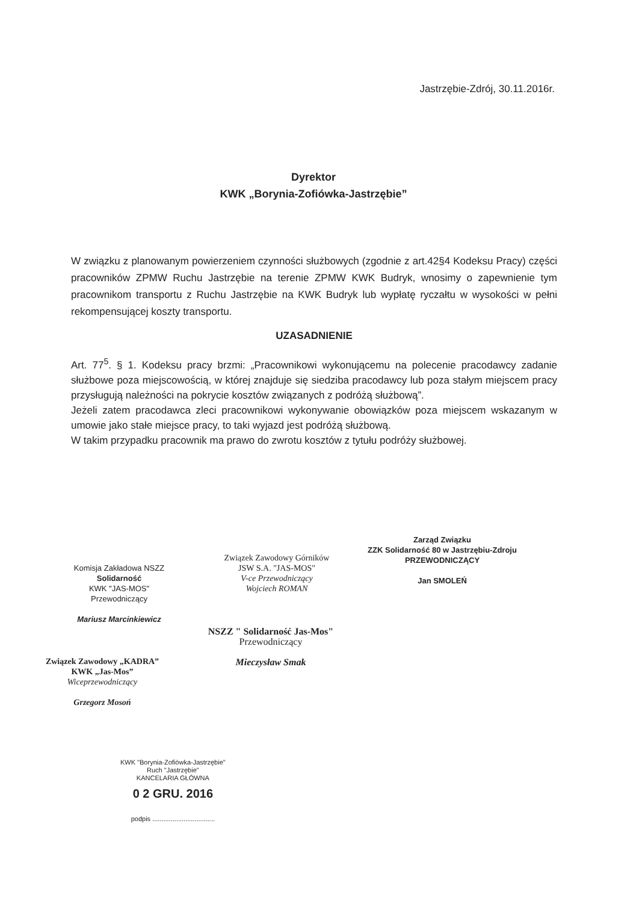Jastrzębie-Zdrój, 30.11.2016r.
Dyrektor
KWK „Borynia-Zofiówka-Jastrzębie”
W związku z planowanym powierzeniem czynności służbowych (zgodnie z art.42§4 Kodeksu Pracy) części pracowników ZPMW Ruchu Jastrzębie na terenie ZPMW KWK Budryk, wnosimy o zapewnienie tym pracownikom transportu z Ruchu Jastrzębie na KWK Budryk lub wypłatę ryczałtu w wysokości w pełni rekompensującej koszty transportu.
UZASADNIENIE
Art. 77<sup>5</sup>. § 1. Kodeksu pracy brzmi: „Pracownikowi wykonującemu na polecenie pracodawcy zadanie służbowe poza miejscowością, w której znajduje się siedziba pracodawcy lub poza stałym miejscem pracy przysługują należności na pokrycie kosztów związanych z podróżą służbową”.
Jeżeli zatem pracodawca zleci pracownikowi wykonywanie obowiązków poza miejscem wskazanym w umowie jako stałe miejsce pracy, to taki wyjazd jest podróżą służbową.
W takim przypadku pracownik ma prawo do zwrotu kosztów z tytułu podróży służbowej.
Komisja Zakładowa NSZZ Solidarność
KWK "JAS-MOS"
Przewodniczący
Mariusz Marcinkiewicz
Związek Zawodowy Górników
JSW S.A. "JAS-MOS"
V-ce Przewodniczący
Wojciech ROMAN
Zarząd Związku
ZZK Solidarność 80 w Jastrzębiu-Zdroju
PRZEWODNICZĄCY
Jan SMOLEŃ
NSZZ " Solidarność Jas-Mos"
Przewodniczący
Mieczysław Smak
Związek Zawodowy „KADRA”
KWK „Jas-Mos”
Wiceprzewodniczący
Grzegorz Mosoń
KWK "Borynia-Zofiówka-Jastrzębie"
Ruch "Jastrzębie"
KANCELARIA GŁÓWNA
0 2 GRU. 2016
podpis ..................................